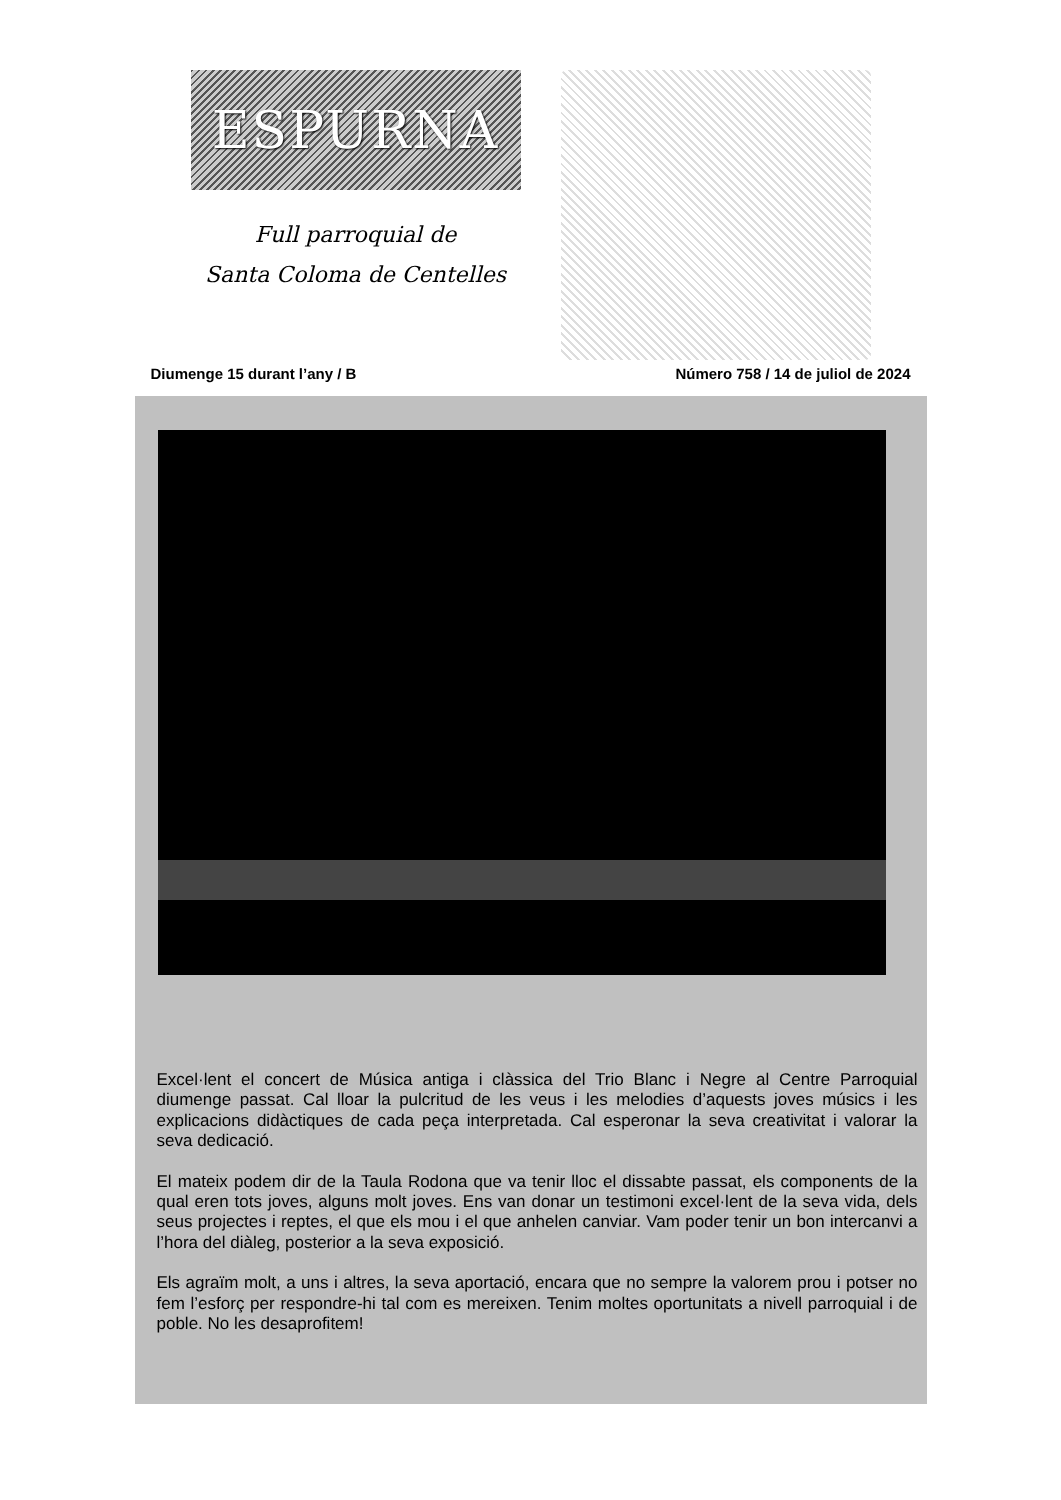ESPURNA
Full parroquial de
Santa Coloma de Centelles
Diumenge 15 durant l’any / B Número 758 / 14 de juliol de 2024
Excel·lent el concert de Música antiga i clàssica del Trio Blanc i Negre al Centre Parroquial diumenge passat. Cal lloar la pulcritud de les veus i les melodies d’aquests joves músics i les explicacions didàctiques de cada peça interpretada. Cal esperonar la seva creativitat i valorar la seva dedicació.
El mateix podem dir de la Taula Rodona que va tenir lloc el dissabte passat, els components de la qual eren tots joves, alguns molt joves. Ens van donar un testimoni excel·lent de la seva vida, dels seus projectes i reptes, el que els mou i el que anhelen canviar. Vam poder tenir un bon intercanvi a l’hora del diàleg, posterior a la seva exposició.
Els agraïm molt, a uns i altres, la seva aportació, encara que no sempre la valorem prou i potser no fem l’esforç per respondre-hi tal com es mereixen. Tenim moltes oportunitats a nivell parroquial i de poble. No les desaprofitem!